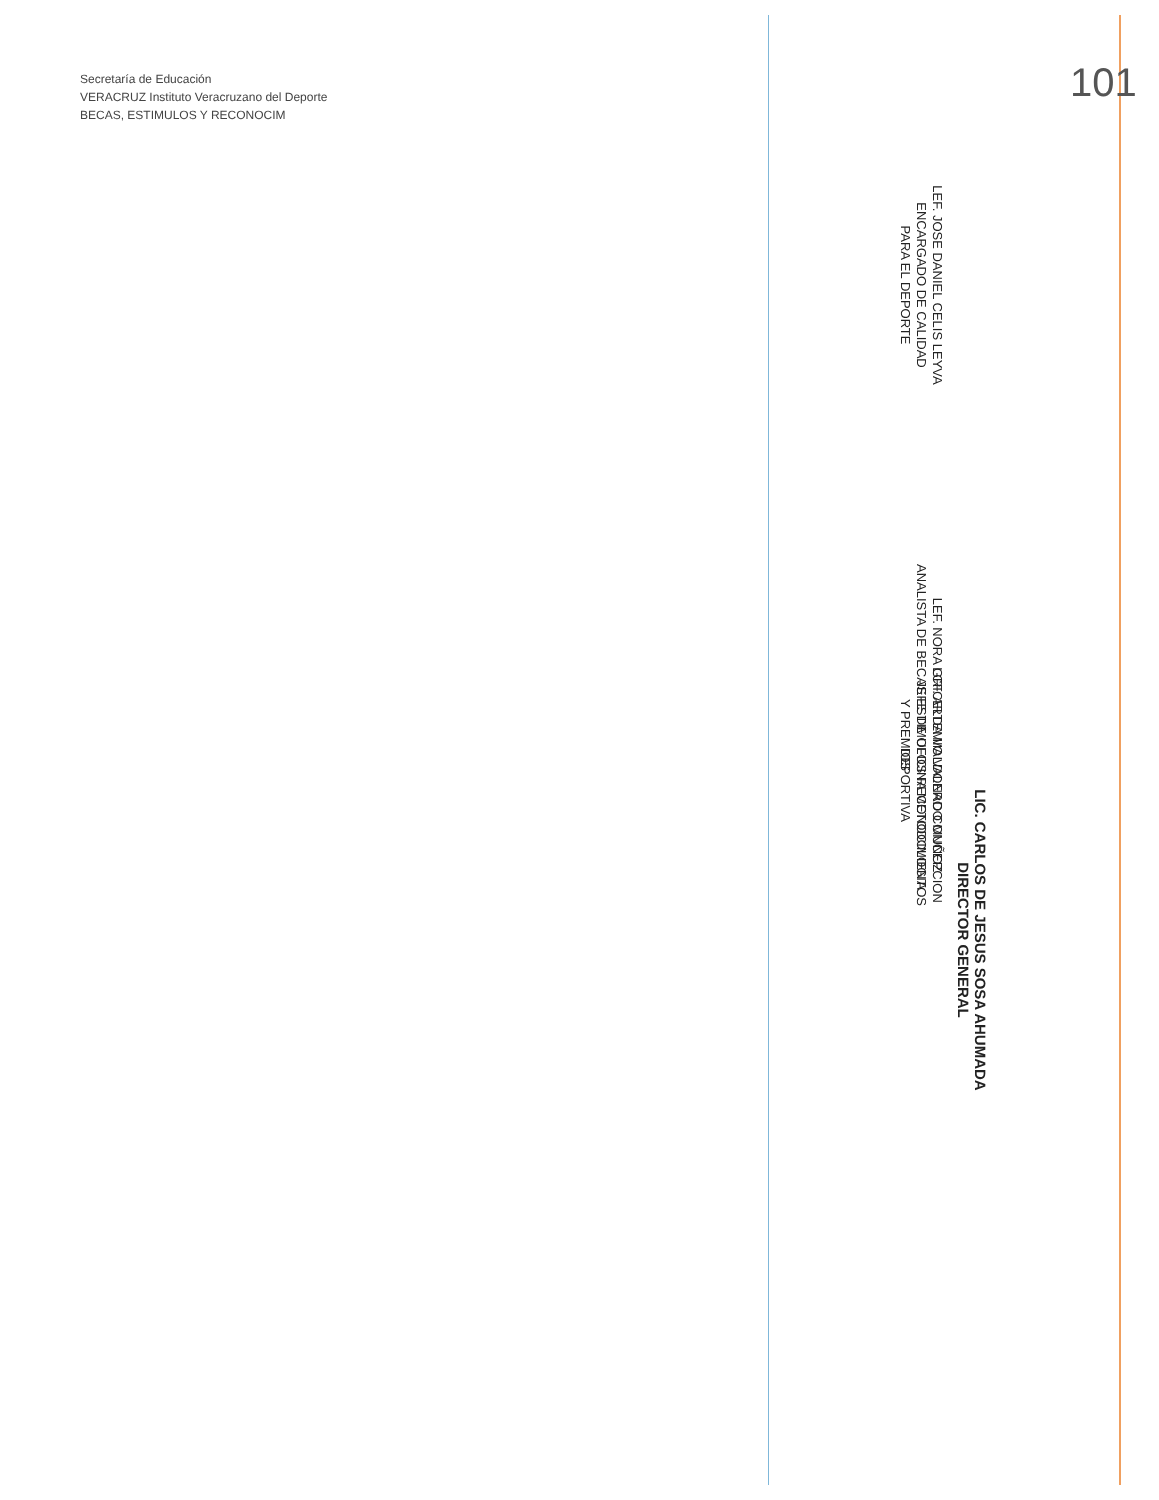LIC. CARLOS DE JESUS SOSA AHUMADA
DIRECTOR GENERAL
LEF. JOSE DANIEL CELIS LEYVA
ENCARGADO DE CALIDAD
PARA EL DEPORTE
LEF. NORA GRICELDA MALDONADO MUÑOZ
ANALISTA DE BECAS ESTIMULOS RECONOCIMIENTOS
Y PREMIOS
LCF. ARTEMIO VALERO CONCEPCION
JEFE DE OFICINA METODOLOGIA
DEPORTIVA
101
Secretaría de Educación
VERACRUZ Instituto Veracruzano del Deporte
BECAS, ESTIMULOS Y RECONOCIM